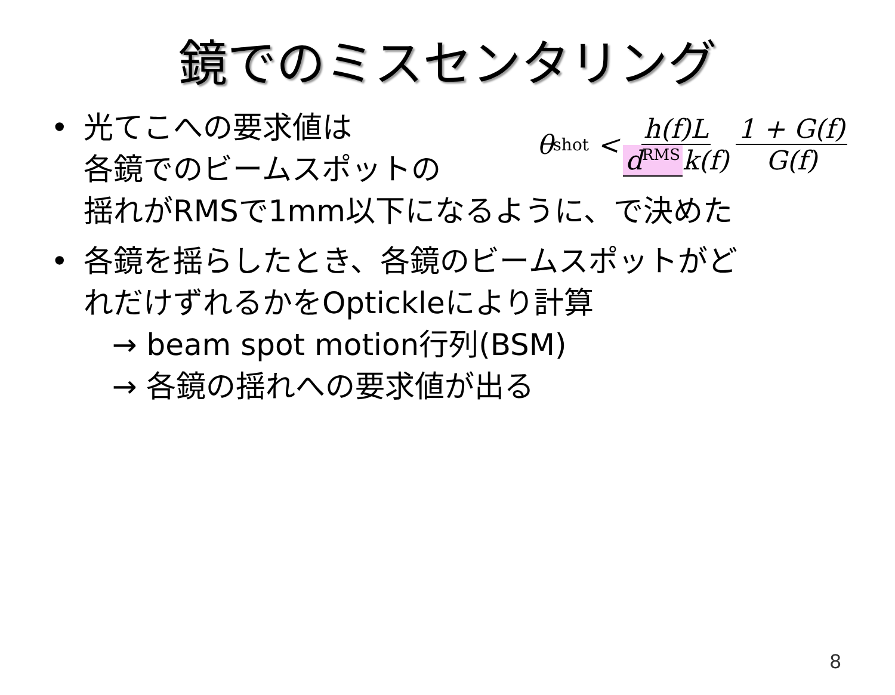鏡でのミスセンタリング
θ<sub>shot</sub> < h(f)L d<sup>RMS</sup> k(f) 1 + G(f) G(f)
• 光てこへの要求値は
各鏡でのビームスポットの
揺れがRMSで1mm以下になるように、で決めた
• 各鏡を揺らしたとき、各鏡のビームスポットがど
れだけずれるかをOptickleにより計算
→ beam spot motion行列(BSM)
→ 各鏡の揺れへの要求値が出る
8